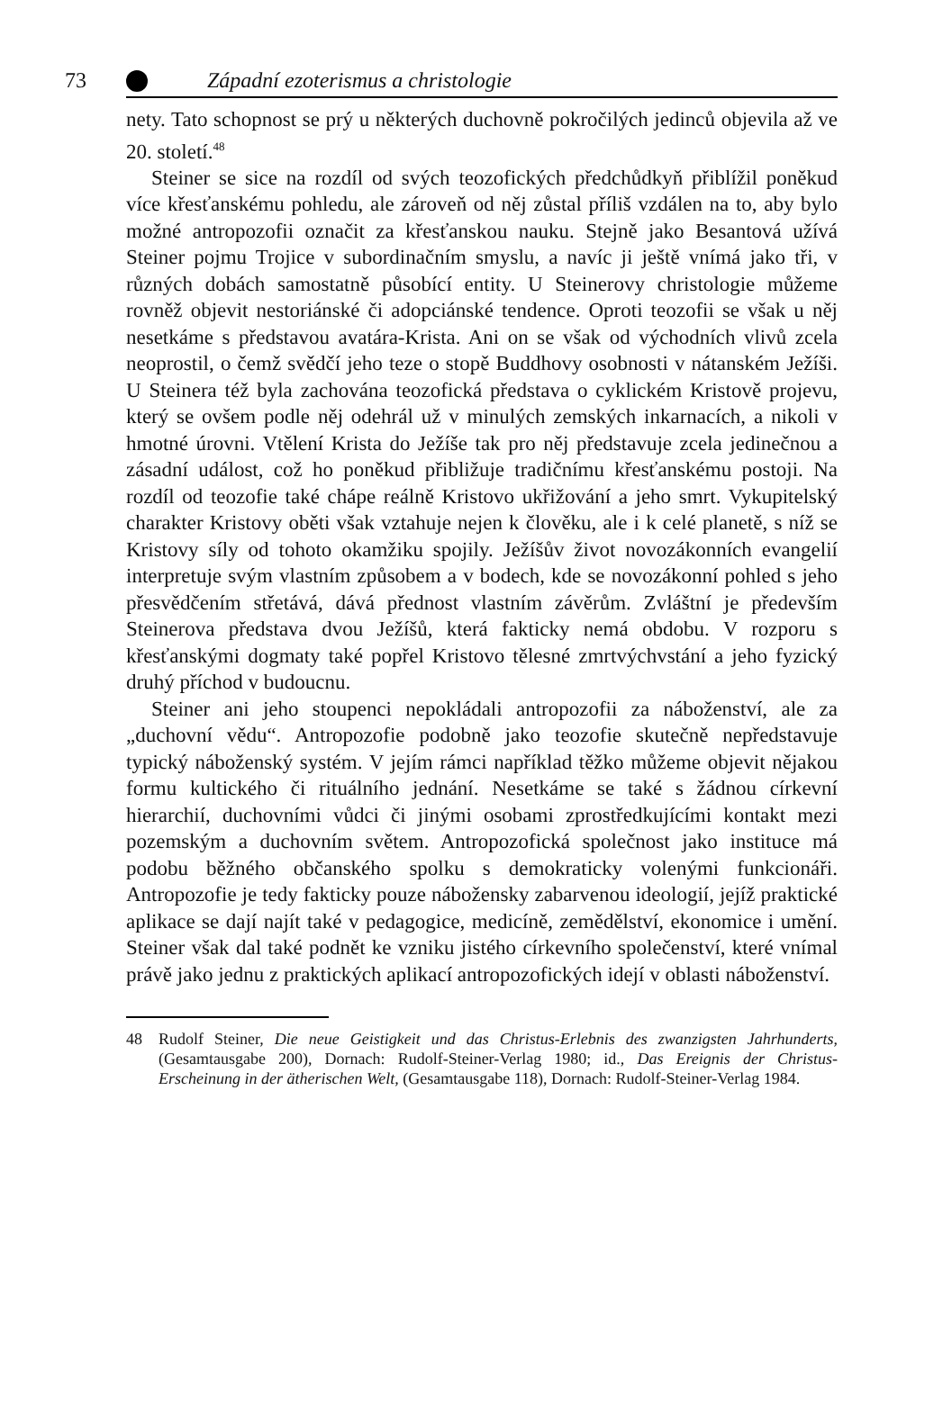73 Západní ezoterismus a christologie
nety. Tato schopnost se prý u některých duchovně pokročilých jedinců objevila až ve 20. století.<sup>48</sup>
Steiner se sice na rozdíl od svých teozofických předchůdkyň přiblížil poněkud více křesťanskému pohledu, ale zároveň od něj zůstal příliš vzdálen na to, aby bylo možné antropozofii označit za křesťanskou nauku. Stejně jako Besantová užívá Steiner pojmu Trojice v subordinačním smyslu, a navíc ji ještě vnímá jako tři, v různých dobách samostatně působící entity. U Steinerovy christologie můžeme rovněž objevit nestoriánské či adopciánské tendence. Oproti teozofii se však u něj nesetkáme s představou avatára-Krista. Ani on se však od východních vlivů zcela neoprostil, o čemž svědčí jeho teze o stopě Buddhovy osobnosti v nátanském Ježíši. U Steinera též byla zachována teozofická představa o cyklickém Kristově projevu, který se ovšem podle něj odehrál už v minulých zemských inkarnacích, a nikoli v hmotné úrovni. Vtělení Krista do Ježíše tak pro něj představuje zcela jedinečnou a zásadní událost, což ho poněkud přibližuje tradičnímu křesťanskému postoji. Na rozdíl od teozofie také chápe reálně Kristovo ukřižování a jeho smrt. Vykupitelský charakter Kristovy oběti však vztahuje nejen k člověku, ale i k celé planetě, s níž se Kristovy síly od tohoto okamžiku spojily. Ježíšův život novozákonních evangelií interpretuje svým vlastním způsobem a v bodech, kde se novozákonní pohled s jeho přesvědčením střetává, dává přednost vlastním závěrům. Zvláštní je především Steinerova představa dvou Ježíšů, která fakticky nemá obdobu. V rozporu s křesťanskými dogmaty také popřel Kristovo tělesné zmrtvýchvstání a jeho fyzický druhý příchod v budoucnu.
Steiner ani jeho stoupenci nepokládali antropozofii za náboženství, ale za „duchovní vědu“. Antropozofie podobně jako teozofie skutečně nepředstavuje typický náboženský systém. V jejím rámci například těžko můžeme objevit nějakou formu kultického či rituálního jednání. Nesetkáme se také s žádnou církevní hierarchií, duchovními vůdci či jinými osobami zprostředkujícími kontakt mezi pozemským a duchovním světem. Antropozofická společnost jako instituce má podobu běžného občanského spolku s demokraticky volenými funkcionáři. Antropozofie je tedy fakticky pouze nábožensky zabarvenou ideologií, jejíž praktické aplikace se dají najít také v pedagogice, medicíně, zemědělství, ekonomice i umění. Steiner však dal také podnět ke vzniku jistého církevního společenství, které vnímal právě jako jednu z praktických aplikací antropozofických idejí v oblasti náboženství.
48 Rudolf Steiner, Die neue Geistigkeit und das Christus-Erlebnis des zwanzigsten Jahrhunderts, (Gesamtausgabe 200), Dornach: Rudolf-Steiner-Verlag 1980; id., Das Ereignis der Christus-Erscheinung in der ätherischen Welt, (Gesamtausgabe 118), Dornach: Rudolf-Steiner-Verlag 1984.